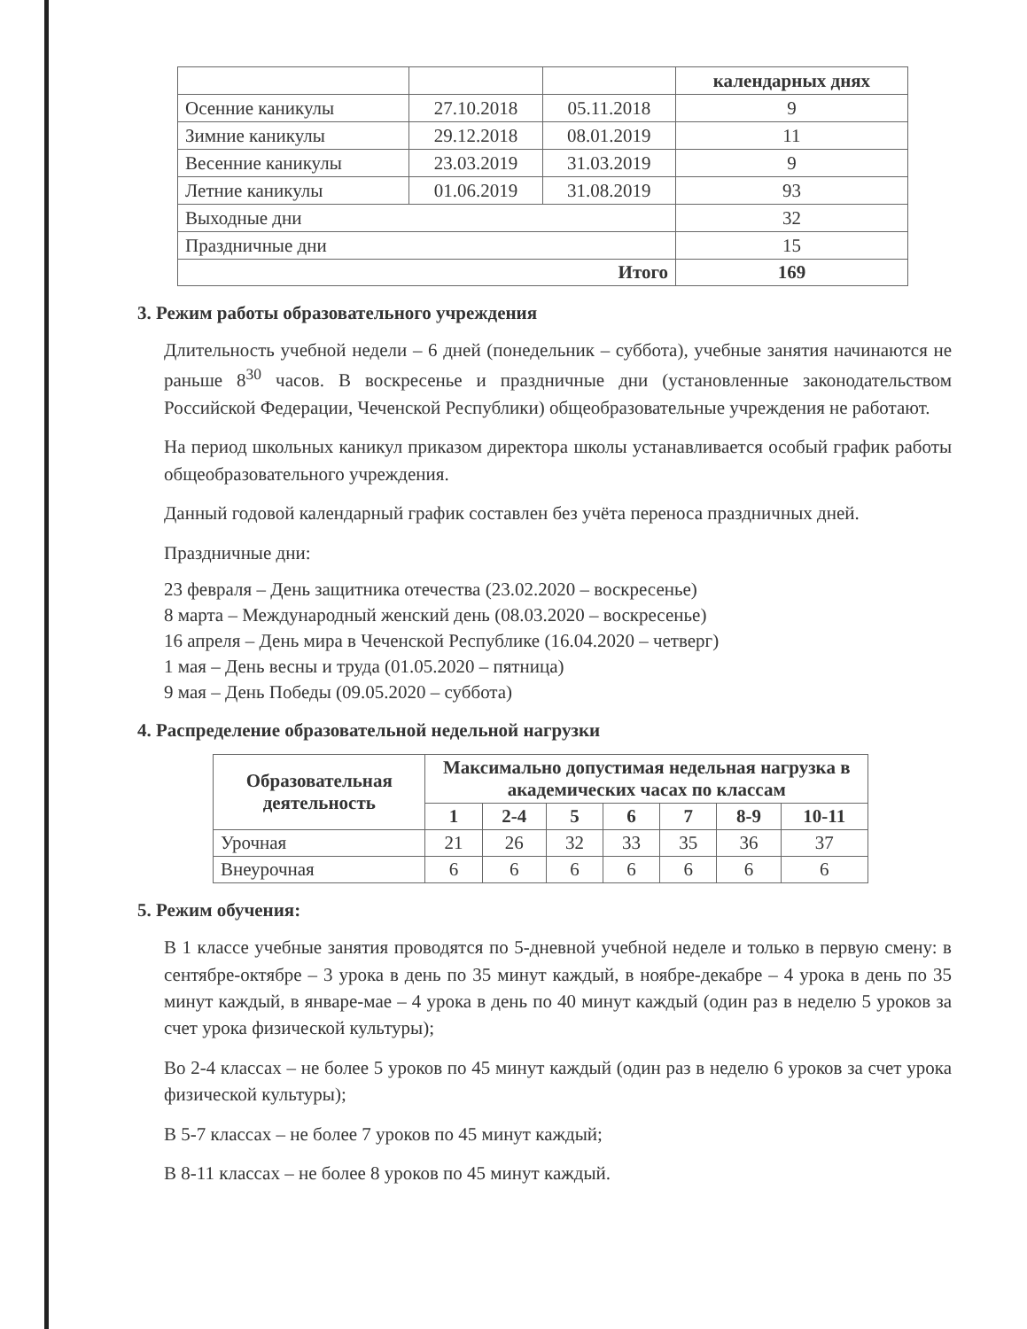| | | | календарных днях |
| Осенние каникулы | 27.10.2018 | 05.11.2018 | 9 |
| Зимние каникулы | 29.12.2018 | 08.01.2019 | 11 |
| Весенние каникулы | 23.03.2019 | 31.03.2019 | 9 |
| Летние каникулы | 01.06.2019 | 31.08.2019 | 93 |
| Выходные дни | | | 32 |
| Праздничные дни | | | 15 |
| Итого | | | 169 |
3. Режим работы образовательного учреждения
Длительность учебной недели – 6 дней (понедельник – суббота), учебные занятия начинаются не раньше 8<sup>30</sup> часов. В воскресенье и праздничные дни (установленные законодательством Российской Федерации, Чеченской Республики) общеобразовательные учреждения не работают.
На период школьных каникул приказом директора школы устанавливается особый график работы общеобразовательного учреждения.
Данный годовой календарный график составлен без учёта переноса праздничных дней.
Праздничные дни:
23 февраля – День защитника отечества (23.02.2020 – воскресенье)
8 марта – Международный женский день (08.03.2020 – воскресенье)
16 апреля – День мира в Чеченской Республике (16.04.2020 – четверг)
1 мая – День весны и труда (01.05.2020 – пятница)
9 мая – День Победы (09.05.2020 – суббота)
4. Распределение образовательной недельной нагрузки
| Образовательная деятельность | Максимально допустимая недельная нагрузка в академических часах по классам | | | | | | |
| --- | --- | --- | --- | --- | --- | --- | --- |
| | 1 | 2-4 | 5 | 6 | 7 | 8-9 | 10-11 |
| Урочная | 21 | 26 | 32 | 33 | 35 | 36 | 37 |
| Внеурочная | 6 | 6 | 6 | 6 | 6 | 6 | 6 |
5. Режим обучения:
В 1 классе учебные занятия проводятся по 5-дневной учебной неделе и только в первую смену: в сентябре-октябре – 3 урока в день по 35 минут каждый, в ноябре-декабре – 4 урока в день по 35 минут каждый, в январе-мае – 4 урока в день по 40 минут каждый (один раз в неделю 5 уроков за счет урока физической культуры);
Во 2-4 классах – не более 5 уроков по 45 минут каждый (один раз в неделю 6 уроков за счет урока физической культуры);
В 5-7 классах – не более 7 уроков по 45 минут каждый;
В 8-11 классах – не более 8 уроков по 45 минут каждый.